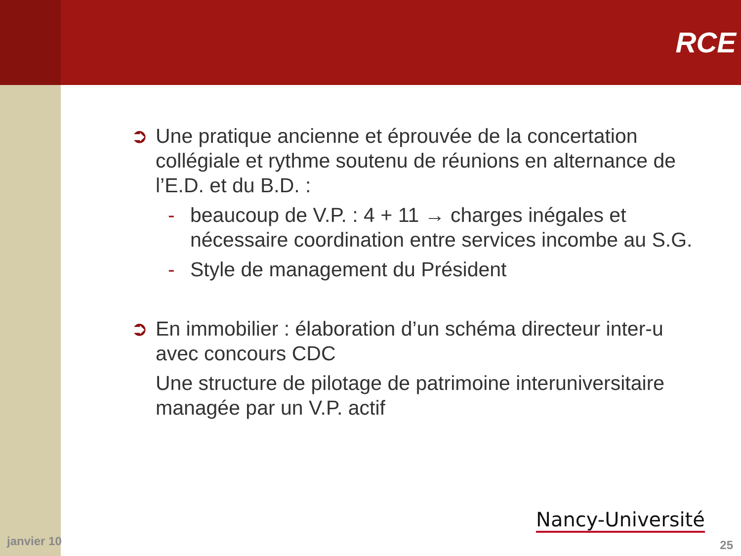RCE
➲ Une pratique ancienne et éprouvée de la concertation collégiale et rythme soutenu de réunions en alternance de l’E.D. et du B.D. :
- beaucoup de V.P. : 4 + 11 → charges inégales et nécessaire coordination entre services incombe au S.G.
- Style de management du Président
➲ En immobilier : élaboration d’un schéma directeur inter-u avec concours CDC
Une structure de pilotage de patrimoine interuniversitaire managée par un V.P. actif
janvier 10
Nancy-Université
25